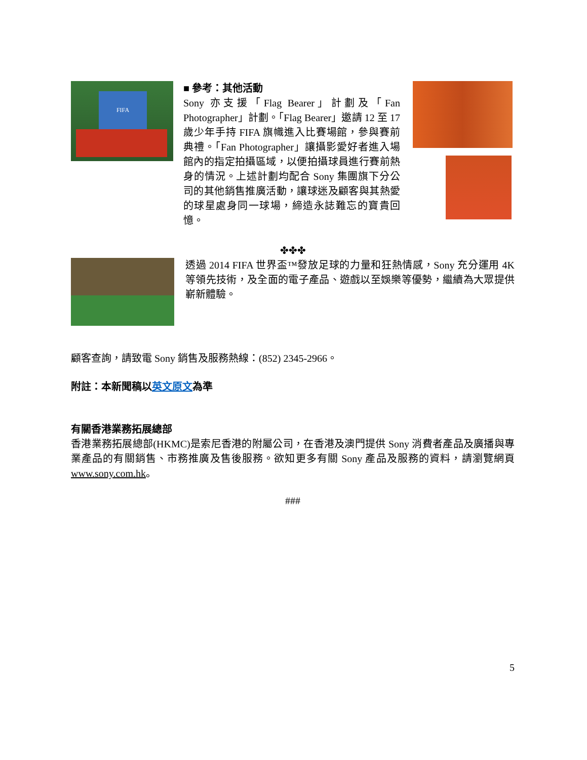FIFA
■ 參考：其他活動
Sony 亦支援「Flag Bearer」計劃及「Fan Photographer」計劃。「Flag Bearer」邀請 12 至 17 歲少年手持 FIFA 旗幟進入比賽場館，參與賽前典禮。「Fan Photographer」讓攝影愛好者進入場館內的指定拍攝區域，以便拍攝球員進行賽前熱身的情況。上述計劃均配合 Sony 集團旗下分公司的其他銷售推廣活動，讓球迷及顧客與其熱愛的球星處身同一球場，締造永誌難忘的寶貴回憶。
✤✤✤
透過 2014 FIFA 世界盃™發放足球的力量和狂熱情感，Sony 充分運用 4K 等領先技術，及全面的電子產品、遊戲以至娛樂等優勢，繼續為大眾提供嶄新體驗。
顧客查詢，請致電 Sony 銷售及服務熱線：(852) 2345-2966。
附註：本新聞稿以英文原文為準
有關香港業務拓展總部
香港業務拓展總部(HKMC)是索尼香港的附屬公司，在香港及澳門提供 Sony 消費者產品及廣播與專業產品的有關銷售、市務推廣及售後服務。欲知更多有關 Sony 產品及服務的資料，請瀏覽網頁 www.sony.com.hk。
###
5